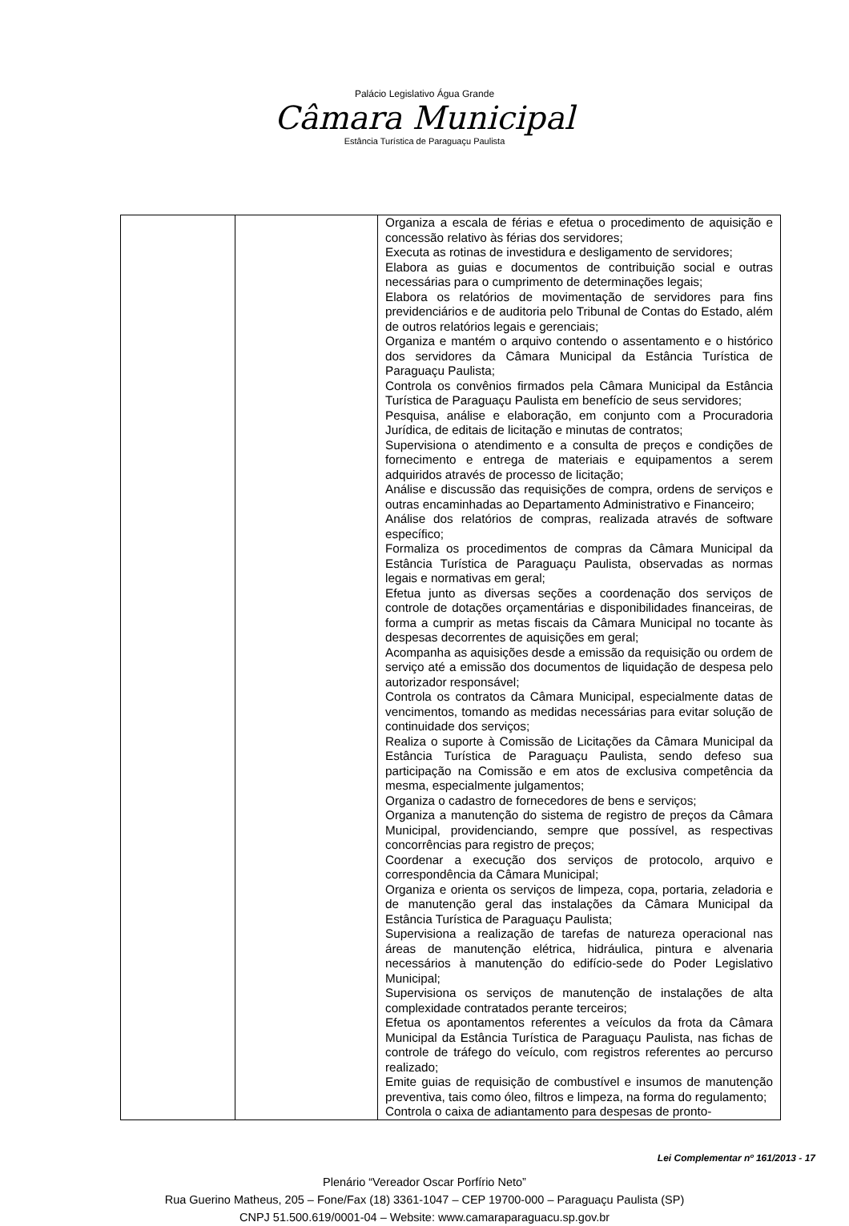Palácio Legislativo Água Grande
Câmara Municipal
Estância Turística de Paraguaçu Paulista
| | | Organiza a escala de férias e efetua o procedimento de aquisição e concessão relativo às férias dos servidores; Executa as rotinas de investidura e desligamento de servidores; Elabora as guias e documentos de contribuição social e outras necessárias para o cumprimento de determinações legais; Elabora os relatórios de movimentação de servidores para fins previdenciários e de auditoria pelo Tribunal de Contas do Estado, além de outros relatórios legais e gerenciais; Organiza e mantém o arquivo contendo o assentamento e o histórico dos servidores da Câmara Municipal da Estância Turística de Paraguaçu Paulista; Controla os convênios firmados pela Câmara Municipal da Estância Turística de Paraguaçu Paulista em benefício de seus servidores; Pesquisa, análise e elaboração, em conjunto com a Procuradoria Jurídica, de editais de licitação e minutas de contratos; Supervisiona o atendimento e a consulta de preços e condições de fornecimento e entrega de materiais e equipamentos a serem adquiridos através de processo de licitação; Análise e discussão das requisições de compra, ordens de serviços e outras encaminhadas ao Departamento Administrativo e Financeiro; Análise dos relatórios de compras, realizada através de software específico; Formaliza os procedimentos de compras da Câmara Municipal da Estância Turística de Paraguaçu Paulista, observadas as normas legais e normativas em geral; Efetua junto as diversas seções a coordenação dos serviços de controle de dotações orçamentárias e disponibilidades financeiras, de forma a cumprir as metas fiscais da Câmara Municipal no tocante às despesas decorrentes de aquisições em geral; Acompanha as aquisições desde a emissão da requisição ou ordem de serviço até a emissão dos documentos de liquidação de despesa pelo autorizador responsável; Controla os contratos da Câmara Municipal, especialmente datas de vencimentos, tomando as medidas necessárias para evitar solução de continuidade dos serviços; Realiza o suporte à Comissão de Licitações da Câmara Municipal da Estância Turística de Paraguaçu Paulista, sendo defeso sua participação na Comissão e em atos de exclusiva competência da mesma, especialmente julgamentos; Organiza o cadastro de fornecedores de bens e serviços; Organiza a manutenção do sistema de registro de preços da Câmara Municipal, providenciando, sempre que possível, as respectivas concorrências para registro de preços; Coordenar a execução dos serviços de protocolo, arquivo e correspondência da Câmara Municipal; Organiza e orienta os serviços de limpeza, copa, portaria, zeladoria e de manutenção geral das instalações da Câmara Municipal da Estância Turística de Paraguaçu Paulista; Supervisiona a realização de tarefas de natureza operacional nas áreas de manutenção elétrica, hidráulica, pintura e alvenaria necessários à manutenção do edifício-sede do Poder Legislativo Municipal; Supervisiona os serviços de manutenção de instalações de alta complexidade contratados perante terceiros; Efetua os apontamentos referentes a veículos da frota da Câmara Municipal da Estância Turística de Paraguaçu Paulista, nas fichas de controle de tráfego do veículo, com registros referentes ao percurso realizado; Emite guias de requisição de combustível e insumos de manutenção preventiva, tais como óleo, filtros e limpeza, na forma do regulamento; Controla o caixa de adiantamento para despesas de pronto- |
Lei Complementar nº 161/2013 - 17
Plenário “Vereador Oscar Porfírio Neto”
Rua Guerino Matheus, 205 – Fone/Fax (18) 3361-1047 – CEP 19700-000 – Paraguaçu Paulista (SP)
CNPJ 51.500.619/0001-04 – Website: www.camaraparaguacu.sp.gov.br